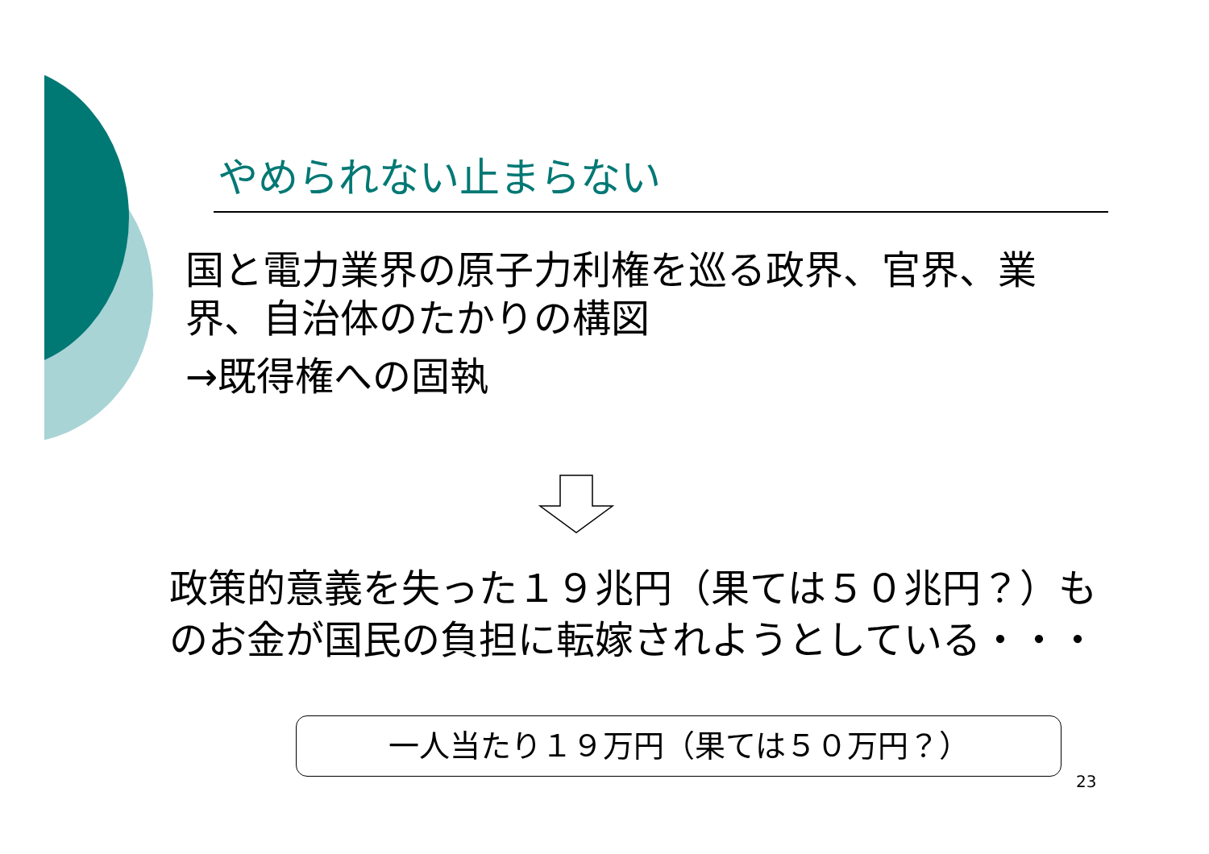やめられない止まらない
国と電力業界の原子力利権を巡る政界、官界、業界、自治体のたかりの構図
→既得権への固執
政策的意義を失った１９兆円（果ては５０兆円？）ものお金が国民の負担に転嫁されようとしている・・・
一人当たり１９万円（果ては５０万円？）
23